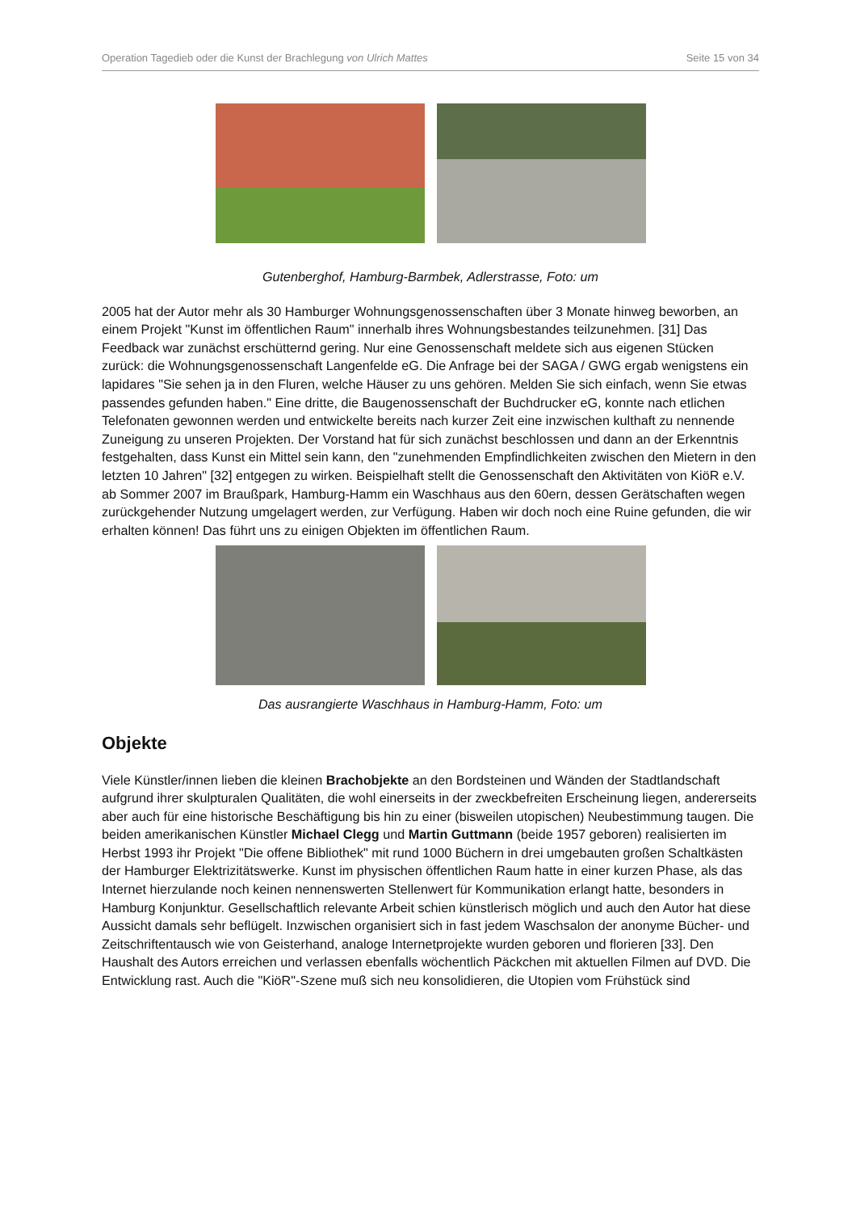Operation Tagedieb oder die Kunst der Brachlegung von Ulrich Mattes Seite 15 von 34
Gutenberghof, Hamburg-Barmbek, Adlerstrasse, Foto: um
2005 hat der Autor mehr als 30 Hamburger Wohnungsgenossenschaften über 3 Monate hinweg beworben, an einem Projekt "Kunst im öffentlichen Raum" innerhalb ihres Wohnungsbestandes teilzunehmen. [31] Das Feedback war zunächst erschütternd gering. Nur eine Genossenschaft meldete sich aus eigenen Stücken zurück: die Wohnungsgenossenschaft Langenfelde eG. Die Anfrage bei der SAGA / GWG ergab wenigstens ein lapidares "Sie sehen ja in den Fluren, welche Häuser zu uns gehören. Melden Sie sich einfach, wenn Sie etwas passendes gefunden haben." Eine dritte, die Baugenossenschaft der Buchdrucker eG, konnte nach etlichen Telefonaten gewonnen werden und entwickelte bereits nach kurzer Zeit eine inzwischen kulthaft zu nennende Zuneigung zu unseren Projekten. Der Vorstand hat für sich zunächst beschlossen und dann an der Erkenntnis festgehalten, dass Kunst ein Mittel sein kann, den "zunehmenden Empfindlichkeiten zwischen den Mietern in den letzten 10 Jahren" [32] entgegen zu wirken. Beispielhaft stellt die Genossenschaft den Aktivitäten von KiöR e.V. ab Sommer 2007 im Braußpark, Hamburg-Hamm ein Waschhaus aus den 60ern, dessen Gerätschaften wegen zurückgehender Nutzung umgelagert werden, zur Verfügung. Haben wir doch noch eine Ruine gefunden, die wir erhalten können! Das führt uns zu einigen Objekten im öffentlichen Raum.
Das ausrangierte Waschhaus in Hamburg-Hamm, Foto: um
Objekte
Viele Künstler/innen lieben die kleinen Brachobjekte an den Bordsteinen und Wänden der Stadtlandschaft aufgrund ihrer skulpturalen Qualitäten, die wohl einerseits in der zweckbefreiten Erscheinung liegen, andererseits aber auch für eine historische Beschäftigung bis hin zu einer (bisweilen utopischen) Neubestimmung taugen. Die beiden amerikanischen Künstler Michael Clegg und Martin Guttmann (beide 1957 geboren) realisierten im Herbst 1993 ihr Projekt "Die offene Bibliothek" mit rund 1000 Büchern in drei umgebauten großen Schaltkästen der Hamburger Elektrizitätswerke. Kunst im physischen öffentlichen Raum hatte in einer kurzen Phase, als das Internet hierzulande noch keinen nennenswerten Stellenwert für Kommunikation erlangt hatte, besonders in Hamburg Konjunktur. Gesellschaftlich relevante Arbeit schien künstlerisch möglich und auch den Autor hat diese Aussicht damals sehr beflügelt. Inzwischen organisiert sich in fast jedem Waschsalon der anonyme Bücher- und Zeitschriftentausch wie von Geisterhand, analoge Internetprojekte wurden geboren und florieren [33]. Den Haushalt des Autors erreichen und verlassen ebenfalls wöchentlich Päckchen mit aktuellen Filmen auf DVD. Die Entwicklung rast. Auch die "KiöR"-Szene muß sich neu konsolidieren, die Utopien vom Frühstück sind